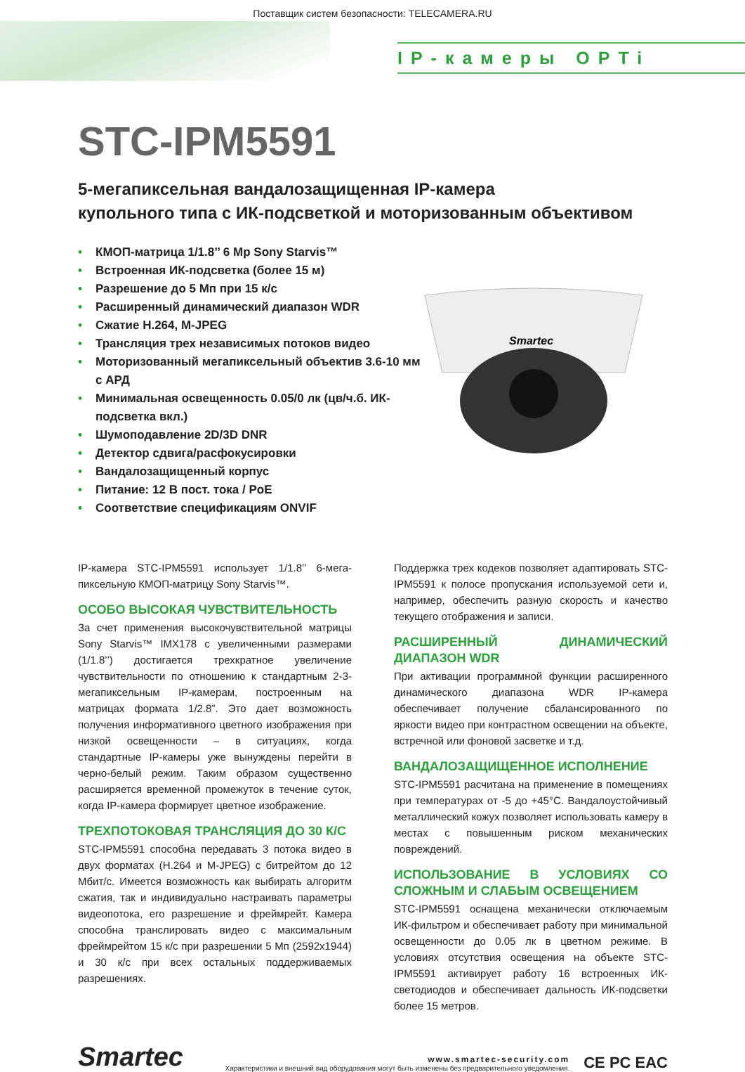Поставщик систем безопасности: TELECAMERA.RU
IP-камеры OPTi
Smartec
STC-IPM5591
5-мегапиксельная вандалозащищенная IP-камера
купольного типа с ИК-подсветкой и моторизованным объективом
• КМОП-матрица 1/1.8’’ 6 Mp Sony Starvis™
• Встроенная ИК-подсветка (более 15 м)
• Разрешение до 5 Мп при 15 к/с
• Расширенный динамический диапазон WDR
• Сжатие H.264, M-JPEG
• Трансляция трех независимых потоков видео
• Моторизованный мегапиксельный объектив 3.6-10 мм с АРД
• Минимальная освещенность 0.05/0 лк (цв/ч.б. ИК-подсветка вкл.)
• Шумоподавление 2D/3D DNR
• Детектор сдвига/расфокусировки
• Вандалозащищенный корпус
• Питание: 12 В пост. тока / PoE
• Соответствие спецификациям ONVIF
IP-камера STC-IPM5591 использует 1/1.8’’ 6-мега­пиксельную КМОП-матрицу Sony Starvis™.
ОСОБО ВЫСОКАЯ ЧУВСТВИТЕЛЬНОСТЬ
За счет применения высокочувствительной матрицы Sony Starvis™ IMX178 с увеличенными размерами (1/1.8’’) достигается трехкратное увеличение чувствительности по отношению к стандартным 2-3-мегапиксельным IP-камерам, построенным на матрицах формата 1/2.8”. Это дает возможность получения информативного цветного изображения при низкой освещенности – в ситуациях, когда стандартные IP-камеры уже вынуждены перейти в черно-белый режим. Таким образом существенно расширяется временной промежуток в течение суток, когда IP-камера формирует цветное изображение.
ТРЕХПОТОКОВАЯ ТРАНСЛЯЦИЯ ДО 30 К/С
STC-IPM5591 способна передавать 3 потока видео в двух форматах (H.264 и M-JPEG) с битрейтом до 12 Мбит/с. Имеется возможность как выбирать алгоритм сжатия, так и индивидуально настраивать параметры видеопотока, его разрешение и фреймрейт. Камера способна транслировать видео с максимальным фреймрейтом 15 к/с при разрешении 5 Мп (2592x1944) и 30 к/с при всех остальных поддерживаемых разрешениях.
Поддержка трех кодеков позволяет адаптировать STC-IPM5591 к полосе пропускания используемой сети и, например, обеспечить разную скорость и качество текущего отображения и записи.
РАСШИРЕННЫЙ ДИНАМИЧЕСКИЙ ДИАПАЗОН WDR
При активации программной функции расширенного динамического диапазона WDR IP-камера обеспечивает получение сбалансированного по яркости видео при контрастном освещении на объекте, встречной или фоновой засветке и т.д.
ВАНДАЛОЗАЩИЩЕННОЕ ИСПОЛНЕНИЕ
STC-IPM5591 расчитана на применение в помещениях при температурах от -5 до +45°C. Вандалоустойчивый металлический кожух позволяет использовать камеру в местах с повышенным риском механических повреждений.
ИСПОЛЬЗОВАНИЕ В УСЛОВИЯХ СО СЛОЖНЫМ И СЛАБЫМ ОСВЕЩЕНИЕМ
STC-IPM5591 оснащена механически отключаемым ИК-фильтром и обеспечивает работу при минимальной освещенности до 0.05 лк в цветном режиме. В условиях отсутствия освещения на объекте STC-IPM5591 активирует работу 16 встроенных ИК-светодиодов и обеспечивает дальность ИК-подсветки более 15 метров.
Smartec
www.smartec-security.com
Характеристики и внешний вид оборудования могут быть изменены без предварительного уведомления.
CE PC EAC